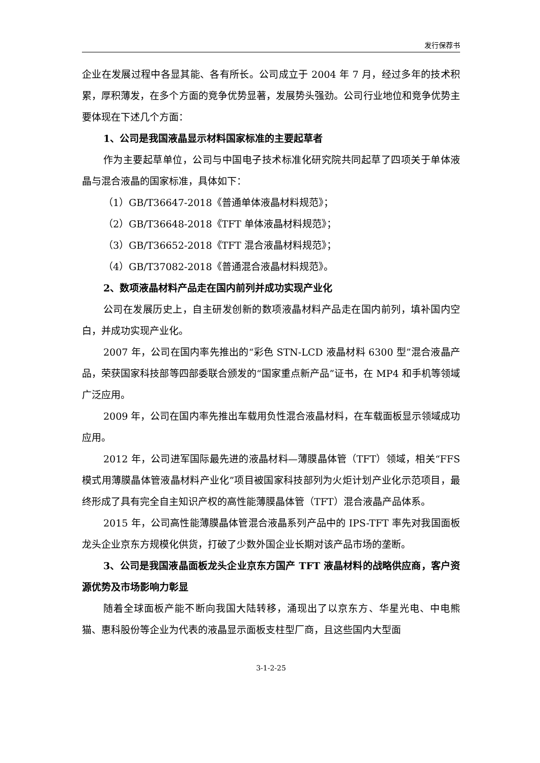发行保荐书
企业在发展过程中各显其能、各有所长。公司成立于 2004 年 7 月，经过多年的技术积累，厚积薄发，在多个方面的竞争优势显著，发展势头强劲。公司行业地位和竞争优势主要体现在下述几个方面：
1、公司是我国液晶显示材料国家标准的主要起草者
作为主要起草单位，公司与中国电子技术标准化研究院共同起草了四项关于单体液晶与混合液晶的国家标准，具体如下：
（1）GB/T36647-2018《普通单体液晶材料规范》；
（2）GB/T36648-2018《TFT 单体液晶材料规范》；
（3）GB/T36652-2018《TFT 混合液晶材料规范》；
（4）GB/T37082-2018《普通混合液晶材料规范》。
2、数项液晶材料产品走在国内前列并成功实现产业化
公司在发展历史上，自主研发创新的数项液晶材料产品走在国内前列，填补国内空白，并成功实现产业化。
2007 年，公司在国内率先推出的“彩色 STN-LCD 液晶材料 6300 型”混合液晶产品，荣获国家科技部等四部委联合颁发的“国家重点新产品”证书，在 MP4 和手机等领域广泛应用。
2009 年，公司在国内率先推出车载用负性混合液晶材料，在车载面板显示领域成功应用。
2012 年，公司进军国际最先进的液晶材料—薄膜晶体管（TFT）领域，相关“FFS 模式用薄膜晶体管液晶材料产业化”项目被国家科技部列为火炬计划产业化示范项目，最终形成了具有完全自主知识产权的高性能薄膜晶体管（TFT）混合液晶产品体系。
2015 年，公司高性能薄膜晶体管混合液晶系列产品中的 IPS-TFT 率先对我国面板龙头企业京东方规模化供货，打破了少数外国企业长期对该产品市场的垄断。
3、公司是我国液晶面板龙头企业京东方国产 TFT 液晶材料的战略供应商，客户资源优势及市场影响力彰显
随着全球面板产能不断向我国大陆转移，涌现出了以京东方、华星光电、中电熊猫、惠科股份等企业为代表的液晶显示面板支柱型厂商，且这些国内大型面
3-1-2-25